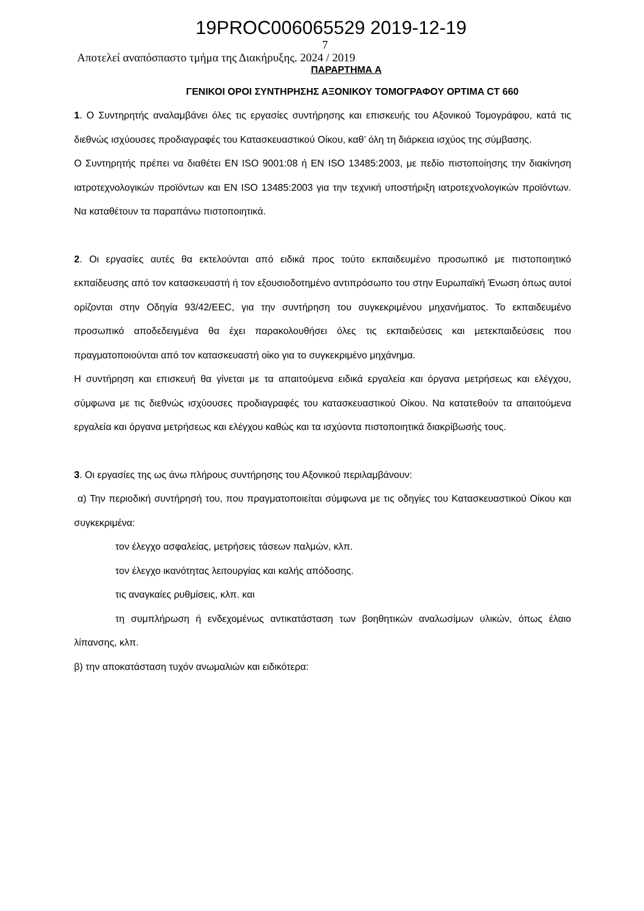19PROC006065529 2019-12-19
7
Αποτελεί αναπόσπαστο τμήμα της Διακήρυξης. 2024 / 2019
ΠΑΡΑΡΤΗΜΑ Α
ΓΕΝΙΚΟΙ ΟΡΟΙ ΣΥΝΤΗΡΗΣΗΣ ΑΞΟΝΙΚΟΥ ΤΟΜΟΓΡΑΦΟΥ OPTIMA CT 660
1. Ο Συντηρητής αναλαμβάνει όλες τις εργασίες συντήρησης και επισκευής του Αξονικού Τομογράφου, κατά τις διεθνώς ισχύουσες προδιαγραφές του Κατασκευαστικού Οίκου, καθ’ όλη τη διάρκεια ισχύος της σύμβασης.
Ο Συντηρητής πρέπει να διαθέτει EN ISO 9001:08 ή EN ISO 13485:2003, με πεδίο πιστοποίησης την διακίνηση ιατροτεχνολογικών προϊόντων και EN ISO 13485:2003 για την τεχνική υποστήριξη ιατροτεχνολογικών προϊόντων. Να καταθέτουν τα παραπάνω πιστοποιητικά.
2. Οι εργασίες αυτές θα εκτελούνται από ειδικά προς τούτο εκπαιδευμένο προσωπικό με πιστοποιητικό εκπαίδευσης από τον κατασκευαστή ή τον εξουσιοδοτημένο αντιπρόσωπο του στην Ευρωπαϊκή Ένωση όπως αυτοί ορίζονται στην Οδηγία 93/42/ΕΕC, για την συντήρηση του συγκεκριμένου μηχανήματος. Το εκπαιδευμένο προσωπικό αποδεδειγμένα θα έχει παρακολουθήσει όλες τις εκπαιδεύσεις και μετεκπαιδεύσεις που πραγματοποιούνται από τον κατασκευαστή οίκο για το συγκεκριμένο μηχάνημα.
Η συντήρηση και επισκευή θα γίνεται με τα απαιτούμενα ειδικά εργαλεία και όργανα μετρήσεως και ελέγχου, σύμφωνα με τις διεθνώς ισχύουσες προδιαγραφές του κατασκευαστικού Οίκου. Να κατατεθούν τα απαιτούμενα εργαλεία και όργανα μετρήσεως και ελέγχου καθώς και τα ισχύοντα πιστοποιητικά διακρίβωσής τους.
3. Οι εργασίες της ως άνω πλήρους συντήρησης του Αξονικού περιλαμβάνουν:
α) Την περιοδική συντήρησή του, που πραγματοποιείται σύμφωνα με τις οδηγίες του Κατασκευαστικού Οίκου και συγκεκριμένα:
τον έλεγχο ασφαλείας, μετρήσεις τάσεων παλμών, κλπ.
τον έλεγχο ικανότητας λειτουργίας και καλής απόδοσης.
τις αναγκαίες ρυθμίσεις, κλπ. και
τη συμπλήρωση ή ενδεχομένως αντικατάσταση των βοηθητικών αναλωσίμων υλικών, όπως έλαιο λίπανσης, κλπ.
β) την αποκατάσταση τυχόν ανωμαλιών και ειδικότερα: